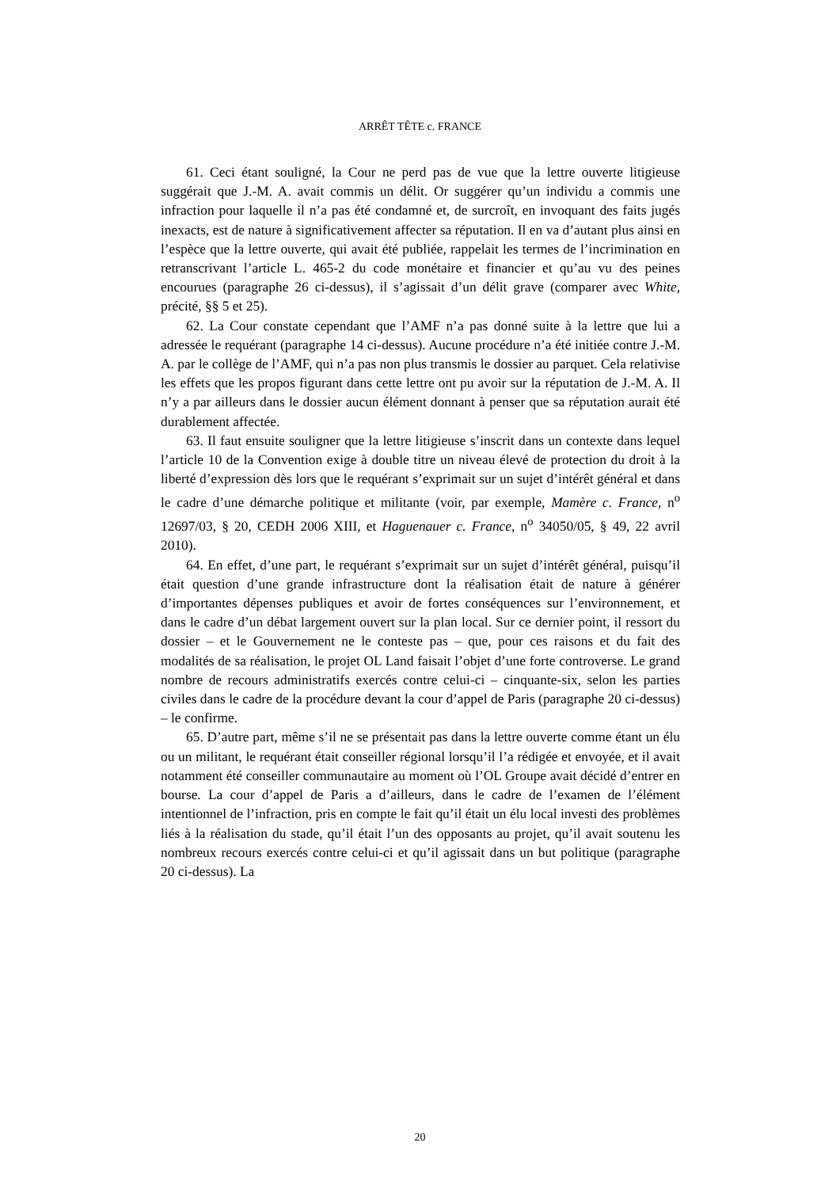ARRÊT TÊTE c. FRANCE
61. Ceci étant souligné, la Cour ne perd pas de vue que la lettre ouverte litigieuse suggérait que J.-M. A. avait commis un délit. Or suggérer qu’un individu a commis une infraction pour laquelle il n’a pas été condamné et, de surcroît, en invoquant des faits jugés inexacts, est de nature à significativement affecter sa réputation. Il en va d’autant plus ainsi en l’espèce que la lettre ouverte, qui avait été publiée, rappelait les termes de l’incrimination en retranscrivant l’article L. 465-2 du code monétaire et financier et qu’au vu des peines encourues (paragraphe 26 ci-dessus), il s’agissait d’un délit grave (comparer avec White, précité, §§ 5 et 25).
62. La Cour constate cependant que l’AMF n’a pas donné suite à la lettre que lui a adressée le requérant (paragraphe 14 ci-dessus). Aucune procédure n’a été initiée contre J.-M. A. par le collège de l’AMF, qui n’a pas non plus transmis le dossier au parquet. Cela relativise les effets que les propos figurant dans cette lettre ont pu avoir sur la réputation de J.-M. A. Il n’y a par ailleurs dans le dossier aucun élément donnant à penser que sa réputation aurait été durablement affectée.
63. Il faut ensuite souligner que la lettre litigieuse s’inscrit dans un contexte dans lequel l’article 10 de la Convention exige à double titre un niveau élevé de protection du droit à la liberté d’expression dès lors que le requérant s’exprimait sur un sujet d’intérêt général et dans le cadre d’une démarche politique et militante (voir, par exemple, Mamère c. France, n<sup>o</sup> 12697/03, § 20, CEDH 2006 XIII, et Haguenauer c. France, n<sup>o</sup> 34050/05, § 49, 22 avril 2010).
64. En effet, d’une part, le requérant s’exprimait sur un sujet d’intérêt général, puisqu’il était question d’une grande infrastructure dont la réalisation était de nature à générer d’importantes dépenses publiques et avoir de fortes conséquences sur l’environnement, et dans le cadre d’un débat largement ouvert sur la plan local. Sur ce dernier point, il ressort du dossier – et le Gouvernement ne le conteste pas – que, pour ces raisons et du fait des modalités de sa réalisation, le projet OL Land faisait l’objet d’une forte controverse. Le grand nombre de recours administratifs exercés contre celui-ci – cinquante-six, selon les parties civiles dans le cadre de la procédure devant la cour d’appel de Paris (paragraphe 20 ci-dessus) – le confirme.
65. D’autre part, même s’il ne se présentait pas dans la lettre ouverte comme étant un élu ou un militant, le requérant était conseiller régional lorsqu’il l’a rédigée et envoyée, et il avait notamment été conseiller communautaire au moment où l’OL Groupe avait décidé d’entrer en bourse. La cour d’appel de Paris a d’ailleurs, dans le cadre de l’examen de l’élément intentionnel de l’infraction, pris en compte le fait qu’il était un élu local investi des problèmes liés à la réalisation du stade, qu’il était l’un des opposants au projet, qu’il avait soutenu les nombreux recours exercés contre celui-ci et qu’il agissait dans un but politique (paragraphe 20 ci-dessus). La
20